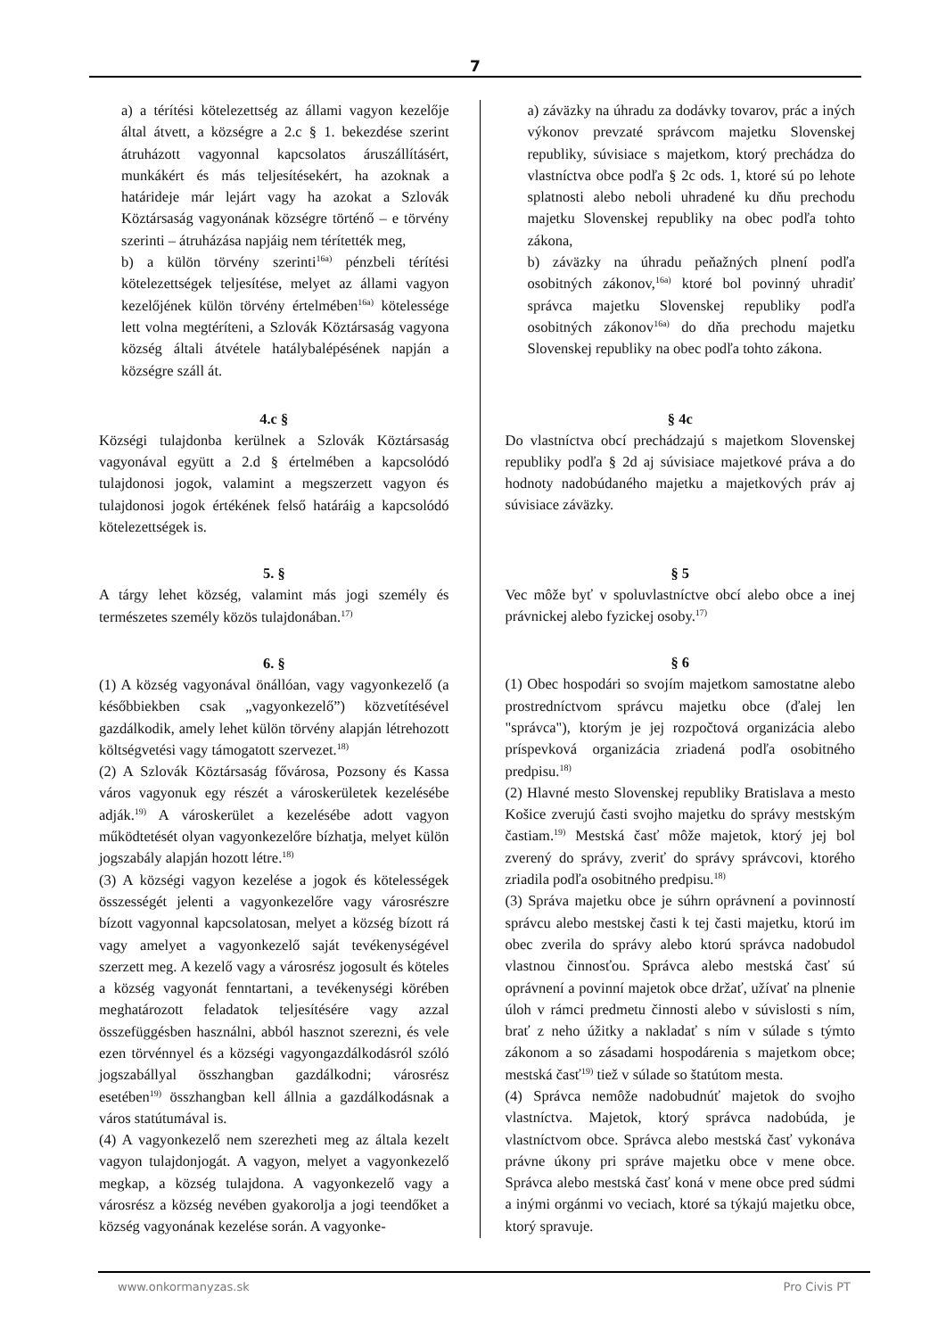7
a) a térítési kötelezettség az állami vagyon kezelője által átvett, a községre a 2.c § 1. bekezdése szerint átruházott vagyonnal kapcsolatos áruszállításért, munkákért és más teljesítésekért, ha azoknak a határideje már lejárt vagy ha azokat a Szlovák Köztársaság vagyonának községre történő – e törvény szerinti – átruházása napjáig nem térítették meg,
b) a külön törvény szerinti<sup>16a)</sup> pénzbeli térítési kötelezettségek teljesítése, melyet az állami vagyon kezelőjének külön törvény értelmében<sup>16a)</sup> kötelessége lett volna megtéríteni, a Szlovák Köztársaság vagyona község általi átvétele hatálybalépésének napján a községre száll át.
4.c §
Községi tulajdonba kerülnek a Szlovák Köztársaság vagyonával együtt a 2.d § értelmében a kapcsolódó tulajdonosi jogok, valamint a megszerzett vagyon és tulajdonosi jogok értékének felső határáig a kapcsolódó kötelezettségek is.
5. §
A tárgy lehet község, valamint más jogi személy és természetes személy közös tulajdonában.<sup>17)</sup>
6. §
(1) A község vagyonával önállóan, vagy vagyonkezelő (a későbbiekben csak „vagyonkezelő”) közvetítésével gazdálkodik, amely lehet külön törvény alapján létrehozott költségvetési vagy támogatott szervezet.<sup>18)</sup>
(2) A Szlovák Köztársaság fővárosa, Pozsony és Kassa város vagyonuk egy részét a városkerületek kezelésébe adják.<sup>19)</sup> A városkerület a kezelésébe adott vagyon működtetését olyan vagyonkezelőre bízhatja, melyet külön jogszabály alapján hozott létre.<sup>18)</sup>
(3) A községi vagyon kezelése a jogok és kötelességek összességét jelenti a vagyonkezelőre vagy városrészre bízott vagyonnal kapcsolatosan, melyet a község bízott rá vagy amelyet a vagyonkezelő saját tevékenységével szerzett meg. A kezelő vagy a városrész jogosult és köteles a község vagyonát fenntartani, a tevékenységi körében meghatározott feladatok teljesítésére vagy azzal összefüggésben használni, abból hasznot szerezni, és vele ezen törvénnyel és a községi vagyongazdálkodásról szóló jogszabállyal összhangban gazdálkodni; városrész esetében<sup>19)</sup> összhangban kell állnia a gazdálkodásnak a város statútumával is.
(4) A vagyonkezelő nem szerezheti meg az általa kezelt vagyon tulajdonjogát. A vagyon, melyet a vagyonkezelő megkap, a község tulajdona. A vagyonkezelő vagy a városrész a község nevében gyakorolja a jogi teendőket a község vagyonának kezelése során. A vagyonke-
a) záväzky na úhradu za dodávky tovarov, prác a iných výkonov prevzaté správcom majetku Slovenskej republiky, súvisiace s majetkom, ktorý prechádza do vlastníctva obce podľa § 2c ods. 1, ktoré sú po lehote splatnosti alebo neboli uhradené ku dňu prechodu majetku Slovenskej republiky na obec podľa tohto zákona,
b) záväzky na úhradu peňažných plnení podľa osobitných zákonov,<sup>16a)</sup> ktoré bol povinný uhradiť správca majetku Slovenskej republiky podľa osobitných zákonov<sup>16a)</sup> do dňa prechodu majetku Slovenskej republiky na obec podľa tohto zákona.
§ 4c
Do vlastníctva obcí prechádzajú s majetkom Slovenskej republiky podľa § 2d aj súvisiace majetkové práva a do hodnoty nadobúdaného majetku a majetkových práv aj súvisiace záväzky.
§ 5
Vec môže byť v spoluvlastníctve obcí alebo obce a inej právnickej alebo fyzickej osoby.<sup>17)</sup>
§ 6
(1) Obec hospodári so svojím majetkom samostatne alebo prostredníctvom správcu majetku obce (ďalej len "správca"), ktorým je jej rozpočtová organizácia alebo príspevková organizácia zriadená podľa osobitného predpisu.<sup>18)</sup>
(2) Hlavné mesto Slovenskej republiky Bratislava a mesto Košice zverujú časti svojho majetku do správy mestským častiam.<sup>19)</sup> Mestská časť môže majetok, ktorý jej bol zverený do správy, zveriť do správy správcovi, ktorého zriadila podľa osobitného predpisu.<sup>18)</sup>
(3) Správa majetku obce je súhrn oprávnení a povinností správcu alebo mestskej časti k tej časti majetku, ktorú im obec zverila do správy alebo ktorú správca nadobudol vlastnou činnosťou. Správca alebo mestská časť sú oprávnení a povinní majetok obce držať, užívať na plnenie úloh v rámci predmetu činnosti alebo v súvislosti s ním, brať z neho úžitky a nakladať s ním v súlade s týmto zákonom a so zásadami hospodárenia s majetkom obce; mestská časť<sup>19)</sup> tiež v súlade so štatútom mesta.
(4) Správca nemôže nadobudnúť majetok do svojho vlastníctva. Majetok, ktorý správca nadobúda, je vlastníctvom obce. Správca alebo mestská časť vykonáva právne úkony pri správe majetku obce v mene obce. Správca alebo mestská časť koná v mene obce pred súdmi a inými orgánmi vo veciach, ktoré sa týkajú majetku obce, ktorý spravuje.
www.onkormanyzas.sk Pro Civis PT